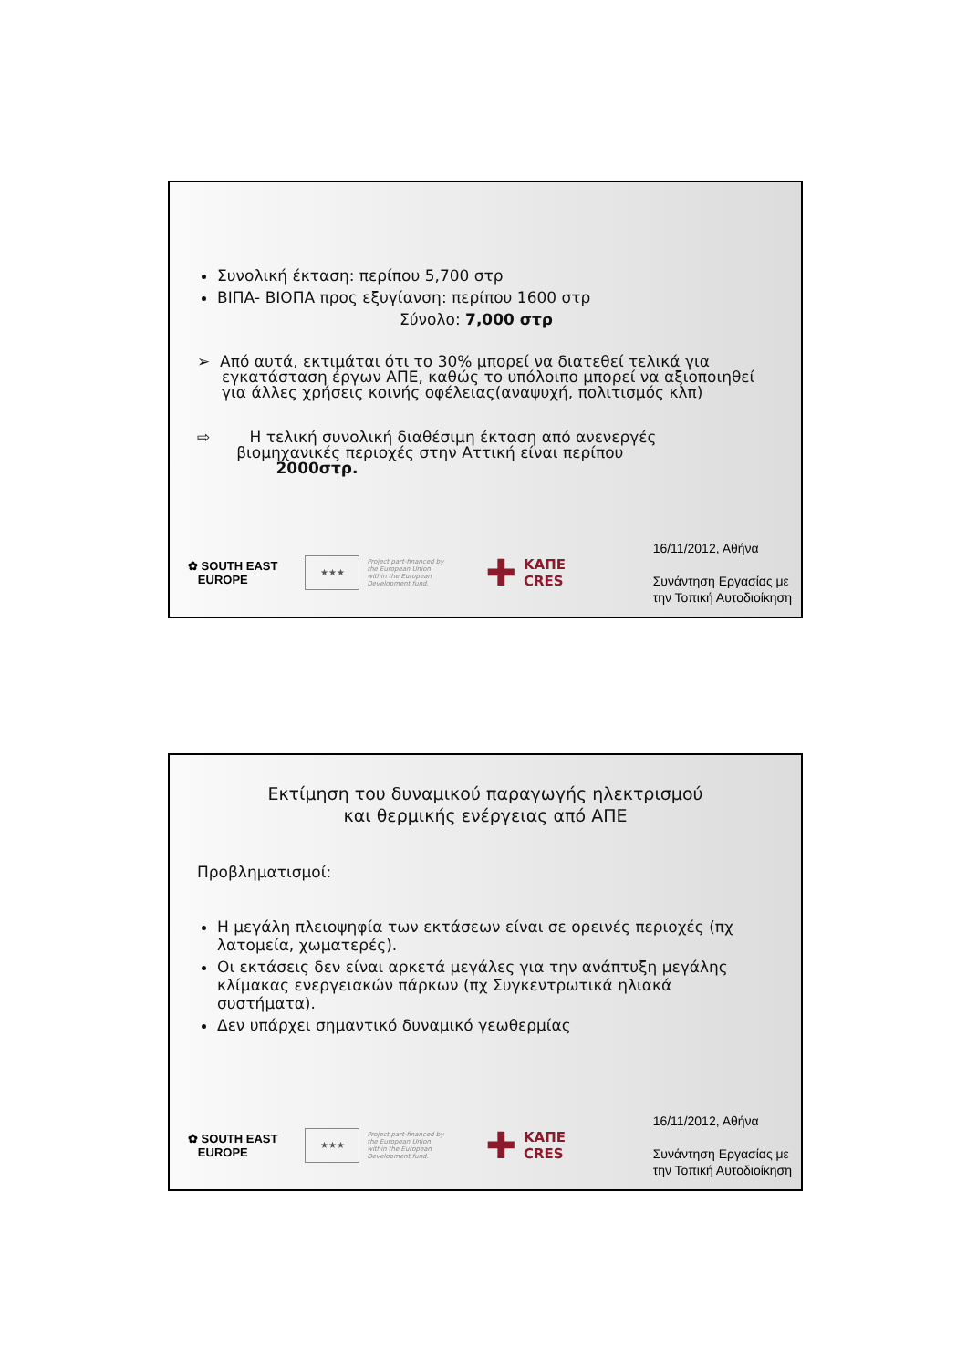Συνολική έκταση: περίπου 5,700 στρ
ΒΙΠΑ- ΒΙΟΠΑ προς εξυγίανση: περίπου 1600 στρ
Σύνολο: 7,000 στρ
➢ Από αυτά, εκτιμάται ότι το 30% μπορεί να διατεθεί τελικά για
εγκατάσταση έργων ΑΠΕ, καθώς το υπόλοιπο μπορεί να αξιοποιηθεί
για άλλες χρήσεις κοινής οφέλειας(αναψυχή, πολιτισμός κλπ)
⇨ Η τελική συνολική διαθέσιμη έκταση από ανενεργές
βιομηχανικές περιοχές στην Αττική είναι περίπου
2000στρ.
✿ SOUTH EAST
EUROPE
★★★
Project part-financed by the European Union within the European Development fund.
✚ ΚΑΠΕ
CRES
16/11/2012, Αθήνα
Συνάντηση Εργασίας με
την Τοπική Αυτοδιοίκηση
Εκτίμηση του δυναμικού παραγωγής ηλεκτρισμού
και θερμικής ενέργειας από ΑΠΕ
Προβληματισμοί:
Η μεγάλη πλειοψηφία των εκτάσεων είναι σε ορεινές περιοχές (πχ λατομεία, χωματερές).
Οι εκτάσεις δεν είναι αρκετά μεγάλες για την ανάπτυξη μεγάλης κλίμακας ενεργειακών πάρκων (πχ Συγκεντρωτικά ηλιακά συστήματα).
Δεν υπάρχει σημαντικό δυναμικό γεωθερμίας
✿ SOUTH EAST
EUROPE
★★★
Project part-financed by the European Union within the European Development fund.
✚ ΚΑΠΕ
CRES
16/11/2012, Αθήνα
Συνάντηση Εργασίας με
την Τοπική Αυτοδιοίκηση